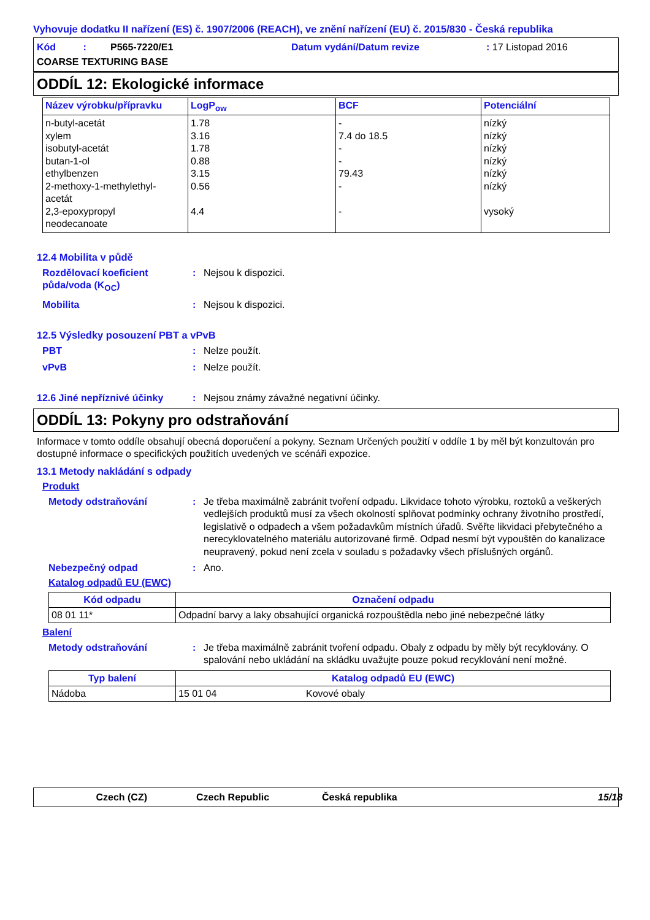Vyhovuje dodatku II nařízení (ES) č. 1907/2006 (REACH), ve znění nařízení (EU) č. 2015/830 - Česká republika
Kód : P565-7220/E1 Datum vydání/Datum revize: 17 Listopad 2016 COARSE TEXTURING BASE
ODDÍL 12: Ekologické informace
| Název výrobku/přípravku | LogP<sub>ow</sub> | BCF | Potenciální |
| --- | --- | --- | --- |
| n-butyl-acetát xylem isobutyl-acetát butan-1-ol ethylbenzen 2-methoxy-1-methylethyl- acetát 2,3-epoxypropyl neodecanoate | 1.78 3.16 1.78 0.88 3.15 0.56 4.4 | - 7.4 do 18.5 - - 79.43 - - | nízký nízký nízký nízký nízký nízký vysoký |
12.4 Mobilita v půdě
Rozdělovací koeficient půda/voda (K<sub>OC</sub>): Nejsou k dispozici.
Mobilita: Nejsou k dispozici.
12.5 Výsledky posouzení PBT a vPvB
PBT: Nelze použít.
vPvB: Nelze použít.
12.6 Jiné nepříznivé účinky: Nejsou známy závažné negativní účinky.
ODDÍL 13: Pokyny pro odstraňování
Informace v tomto oddíle obsahují obecná doporučení a pokyny. Seznam Určených použití v oddíle 1 by měl být konzultován pro dostupné informace o specifických použitích uvedených ve scénáři expozice.
13.1 Metody nakládání s odpady
Produkt
Metody odstraňování: Je třeba maximálně zabránit tvoření odpadu. Likvidace tohoto výrobku, roztoků a veškerých vedlejších produktů musí za všech okolností splňovat podmínky ochrany životního prostředí, legislativě o odpadech a všem požadavkům místních úřadů. Svěřte likvidaci přebytečného a nerecyklovatelného materiálu autorizované firmě. Odpad nesmí být vypouštěn do kanalizace neupravený, pokud není zcela v souladu s požadavky všech příslušných orgánů.
Nebezpečný odpad: Ano.
Katalog odpadů EU (EWC)
| Kód odpadu | Označení odpadu |
| --- | --- |
| 08 01 11* | Odpadní barvy a laky obsahující organická rozpouštědla nebo jiné nebezpečné látky |
Balení
Metody odstraňování: Je třeba maximálně zabránit tvoření odpadu. Obaly z odpadu by měly být recyklovány. O spalování nebo ukládání na skládku uvažujte pouze pokud recyklování není možné.
| Typ balení | Katalog odpadů EU (EWC) | |
| --- | --- | --- |
| Nádoba | 15 01 04 | Kovové obaly |
Czech (CZ) Czech Republic Česká republika 15/18